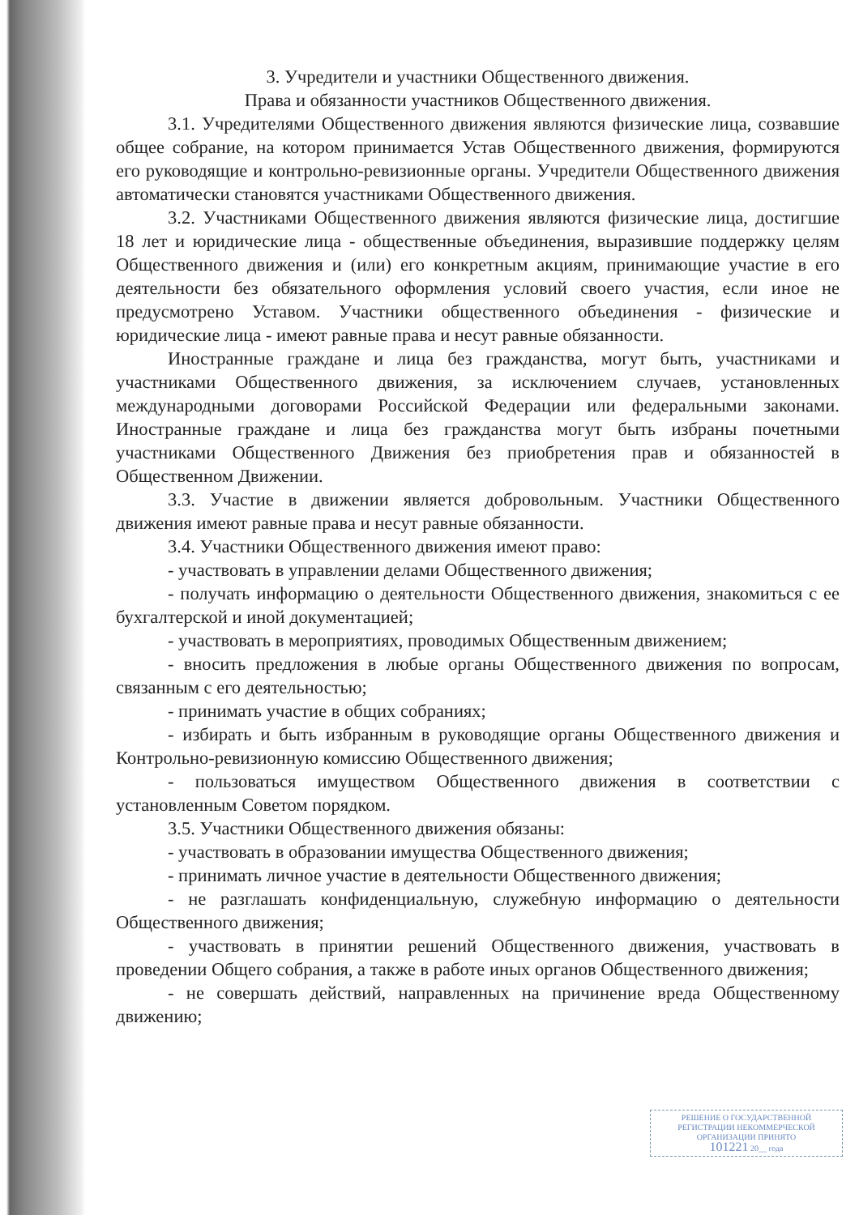3. Учредители и участники Общественного движения.
Права и обязанности участников Общественного движения.
3.1. Учредителями Общественного движения являются физические лица, созвавшие общее собрание, на котором принимается Устав Общественного движения, формируются его руководящие и контрольно-ревизионные органы. Учредители Общественного движения автоматически становятся участниками Общественного движения.
3.2. Участниками Общественного движения являются физические лица, достигшие 18 лет и юридические лица - общественные объединения, выразившие поддержку целям Общественного движения и (или) его конкретным акциям, принимающие участие в его деятельности без обязательного оформления условий своего участия, если иное не предусмотрено Уставом. Участники общественного объединения - физические и юридические лица - имеют равные права и несут равные обязанности.
Иностранные граждане и лица без гражданства, могут быть, участниками и участниками Общественного движения, за исключением случаев, установленных международными договорами Российской Федерации или федеральными законами. Иностранные граждане и лица без гражданства могут быть избраны почетными участниками Общественного Движения без приобретения прав и обязанностей в Общественном Движении.
3.3. Участие в движении является добровольным. Участники Общественного движения имеют равные права и несут равные обязанности.
3.4. Участники Общественного движения имеют право:
- участвовать в управлении делами Общественного движения;
- получать информацию о деятельности Общественного движения, знакомиться с ее бухгалтерской и иной документацией;
- участвовать в мероприятиях, проводимых Общественным движением;
- вносить предложения в любые органы Общественного движения по вопросам, связанным с его деятельностью;
- принимать участие в общих собраниях;
- избирать и быть избранным в руководящие органы Общественного движения и Контрольно-ревизионную комиссию Общественного движения;
- пользоваться имуществом Общественного движения в соответствии с установленным Советом порядком.
3.5. Участники Общественного движения обязаны:
- участвовать в образовании имущества Общественного движения;
- принимать личное участие в деятельности Общественного движения;
- не разглашать конфиденциальную, служебную информацию о деятельности Общественного движения;
- участвовать в принятии решений Общественного движения, участвовать в проведении Общего собрания, а также в работе иных органов Общественного движения;
- не совершать действий, направленных на причинение вреда Общественному движению;
РЕШЕНИЕ О ГОСУДАРСТВЕННОЙ РЕГИСТРАЦИИ НЕКОММЕРЧЕСКОЙ ОРГАНИЗАЦИИ ПРИНЯТО
101221 20__ года